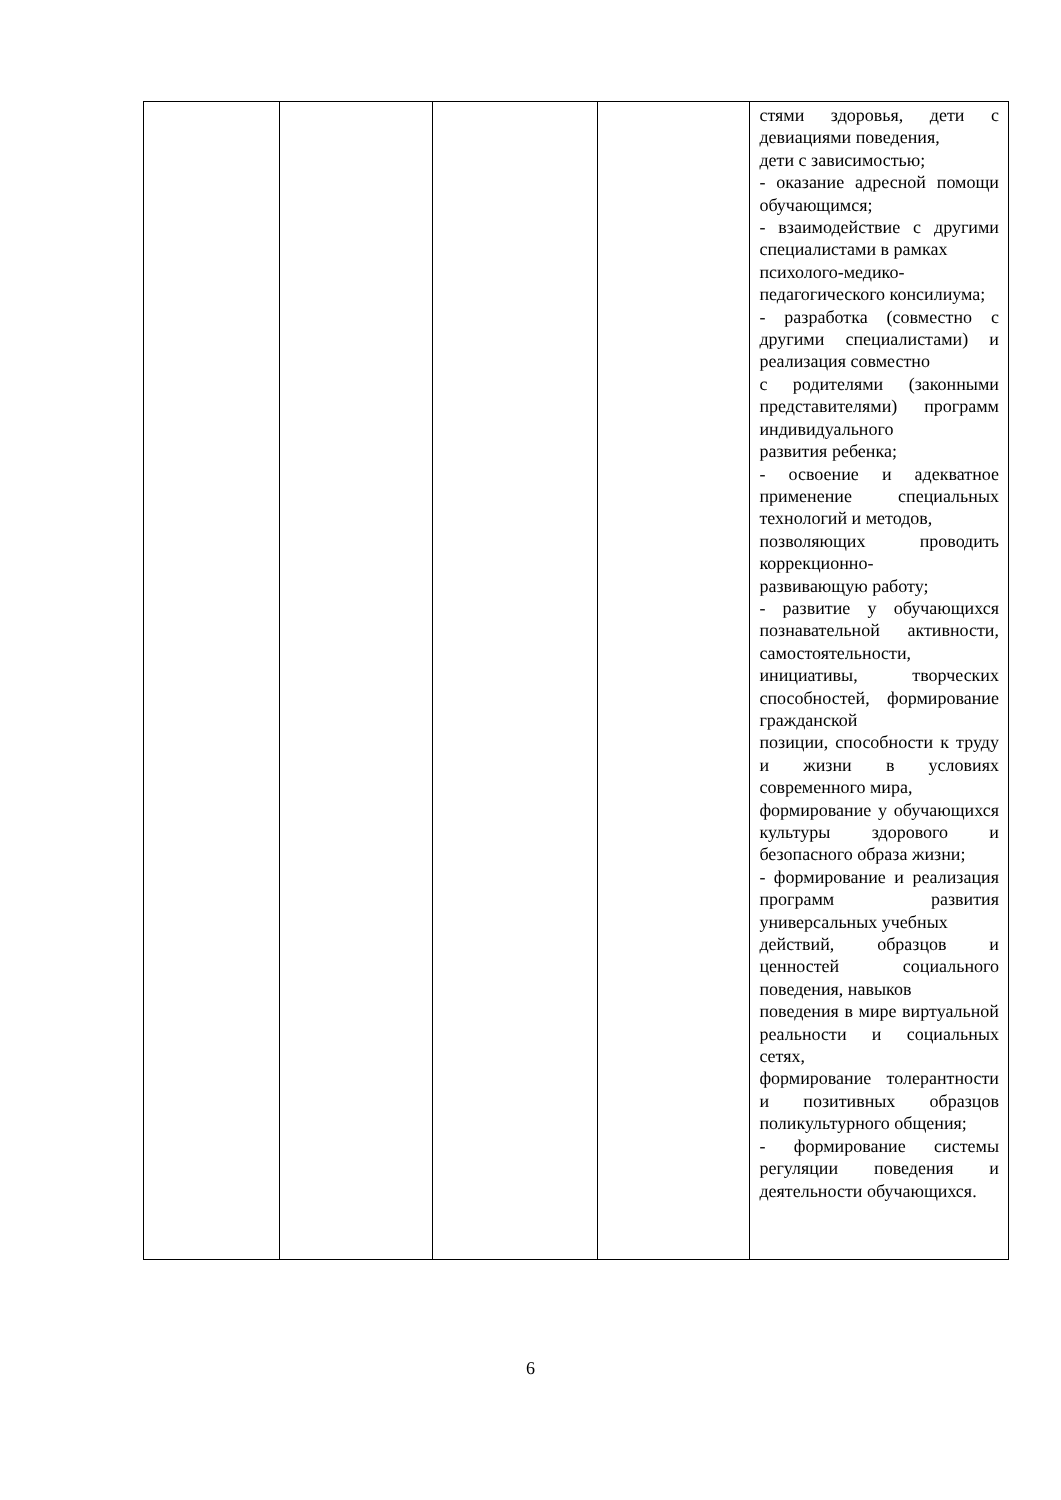| | | | | стями здоровья, дети с девиациями поведения, дети с зависимостью; - оказание адресной помощи обучающимся; - взаимодействие с другими специалистами в рамках психолого-медико- педагогического консилиума; - разработка (совместно с другими специалистами) и реализация совместно с родителями (законными представителями) программ индивидуального развития ребенка; - освоение и адекватное применение специальных технологий и методов, позволяющих проводить коррекционно- развивающую работу; - развитие у обучающихся познавательной активности, самостоятельности, инициативы, творческих способностей, формирование гражданской позиции, способности к труду и жизни в условиях современного мира, формирование у обучающихся культуры здорового и безопасного образа жизни; - формирование и реализация программ развития универсальных учебных действий, образцов и ценностей социального поведения, навыков поведения в мире виртуальной реальности и социальных сетях, формирование толерантности и позитивных образцов поликультурного общения; - формирование системы регуляции поведения и деятельности обучающихся. |
6